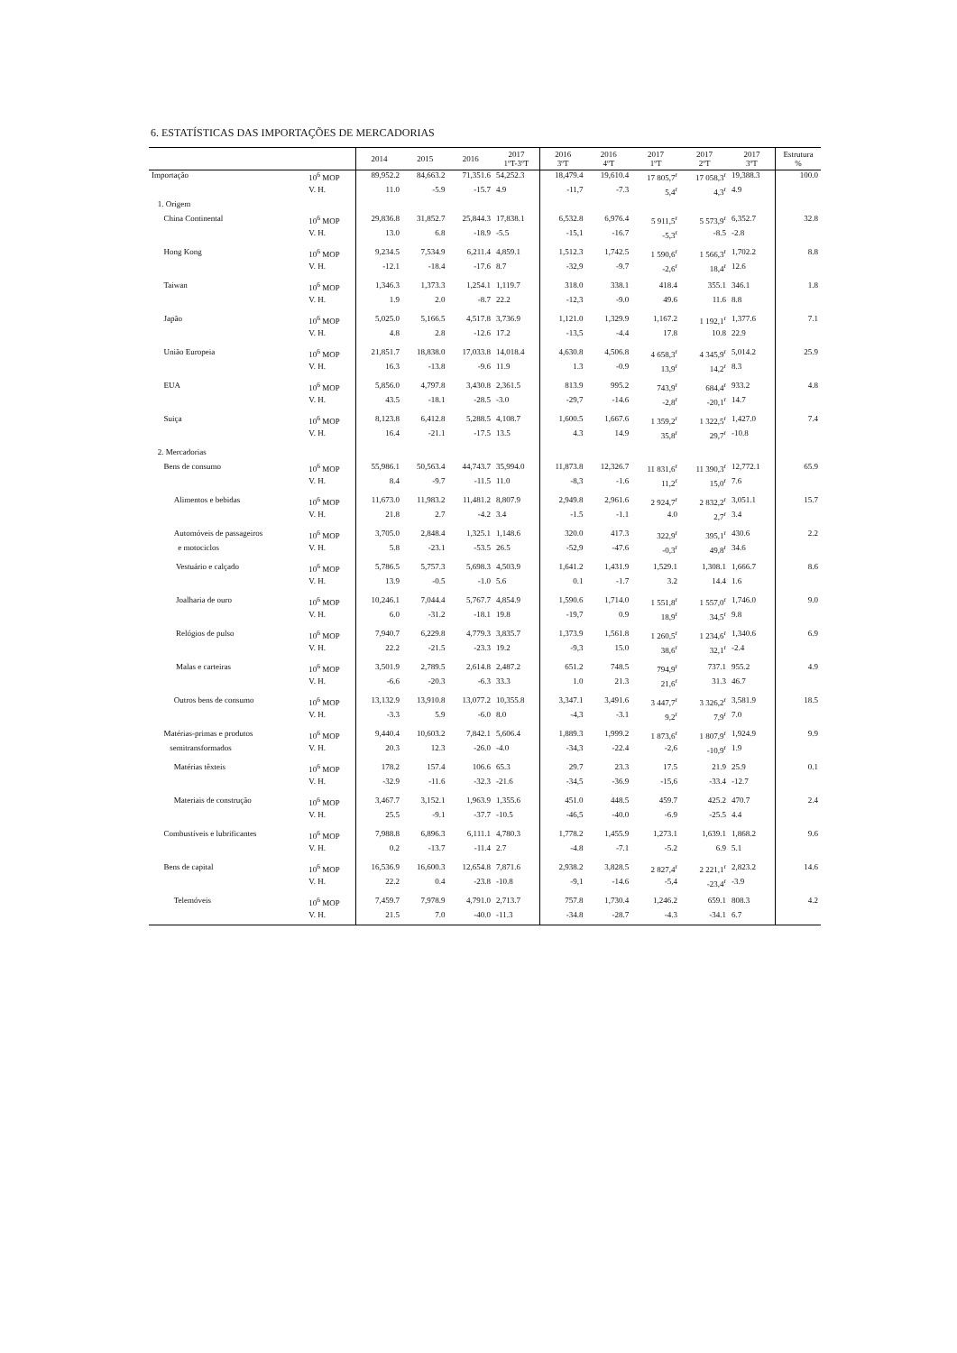6. ESTATÍSTICAS DAS IMPORTAÇÕES DE MERCADORIAS
| | | 2014 | 2015 | 2016 | 2017 1ºT-3ºT | 2016 3ºT | 2016 4ºT | 2017 1ºT | 2017 2ºT | 2017 3ºT | Estrutura % |
| --- | --- | --- | --- | --- | --- | --- | --- | --- | --- | --- | --- |
| Importação | 10<sup>6</sup> MOP | 89,952.2 | 84,663.2 | 71,351.6 | 54,252.3 | 18,479.4 | 19,610.4 | 17 805,7<sup>r</sup> | 17 058,3<sup>r</sup> | 19,388.3 | 100.0 |
| | V. H. | 11.0 | -5.9 | -15.7 | 4.9 | -11,7 | -7.3 | 5,4<sup>r</sup> | 4,3<sup>r</sup> | 4.9 | |
| 1. Origem | | | | | | | | | | | |
| China Continental | 10<sup>6</sup> MOP | 29,836.8 | 31,852.7 | 25,844.3 | 17,838.1 | 6,532.8 | 6,976.4 | 5 911,5<sup>r</sup> | 5 573,9<sup>r</sup> | 6,352.7 | 32.8 |
| | V. H. | 13.0 | 6.8 | -18.9 | -5.5 | -15,1 | -16.7 | -5,3<sup>r</sup> | -8.5 | -2.8 | |
| Hong Kong | 10<sup>6</sup> MOP | 9,234.5 | 7,534.9 | 6,211.4 | 4,859.1 | 1,512.3 | 1,742.5 | 1 590,6<sup>r</sup> | 1 566,3<sup>r</sup> | 1,702.2 | 8.8 |
| | V. H. | -12.1 | -18.4 | -17.6 | 8.7 | -32,9 | -9.7 | -2,6<sup>r</sup> | 18,4<sup>r</sup> | 12.6 | |
| Taiwan | 10<sup>6</sup> MOP | 1,346.3 | 1,373.3 | 1,254.1 | 1,119.7 | 318.0 | 338.1 | 418.4 | 355.1 | 346.1 | 1.8 |
| | V. H. | 1.9 | 2.0 | -8.7 | 22.2 | -12,3 | -9.0 | 49.6 | 11.6 | 8.8 | |
| Japão | 10<sup>6</sup> MOP | 5,025.0 | 5,166.5 | 4,517.8 | 3,736.9 | 1,121.0 | 1,329.9 | 1,167.2 | 1 192,1<sup>r</sup> | 1,377.6 | 7.1 |
| | V. H. | 4.8 | 2.8 | -12.6 | 17.2 | -13,5 | -4.4 | 17.8 | 10.8 | 22.9 | |
| União Europeia | 10<sup>6</sup> MOP | 21,851.7 | 18,838.0 | 17,033.8 | 14,018.4 | 4,630.8 | 4,506.8 | 4 658,3<sup>r</sup> | 4 345,9<sup>r</sup> | 5,014.2 | 25.9 |
| | V. H. | 16.3 | -13.8 | -9.6 | 11.9 | 1.3 | -0.9 | 13,9<sup>r</sup> | 14,2<sup>r</sup> | 8.3 | |
| EUA | 10<sup>6</sup> MOP | 5,856.0 | 4,797.8 | 3,430.8 | 2,361.5 | 813.9 | 995.2 | 743,9<sup>r</sup> | 684,4<sup>r</sup> | 933.2 | 4.8 |
| | V. H. | 43.5 | -18.1 | -28.5 | -3.0 | -29,7 | -14.6 | -2,8<sup>r</sup> | -20,1<sup>r</sup> | 14.7 | |
| Suiça | 10<sup>6</sup> MOP | 8,123.8 | 6,412.8 | 5,288.5 | 4,108.7 | 1,600.5 | 1,667.6 | 1 359,2<sup>r</sup> | 1 322,5<sup>r</sup> | 1,427.0 | 7.4 |
| | V. H. | 16.4 | -21.1 | -17.5 | 13.5 | 4.3 | 14.9 | 35,8<sup>r</sup> | 29,7<sup>r</sup> | -10.8 | |
| 2. Mercadorias | | | | | | | | | | | |
| Bens de consumo | 10<sup>6</sup> MOP | 55,986.1 | 50,563.4 | 44,743.7 | 35,994.0 | 11,873.8 | 12,326.7 | 11 831,6<sup>r</sup> | 11 390,3<sup>r</sup> | 12,772.1 | 65.9 |
| | V. H. | 8.4 | -9.7 | -11.5 | 11.0 | -8,3 | -1.6 | 11,2<sup>r</sup> | 15,0<sup>r</sup> | 7.6 | |
| Alimentos e bebidas | 10<sup>6</sup> MOP | 11,673.0 | 11,983.2 | 11,481.2 | 8,807.9 | 2,949.8 | 2,961.6 | 2 924,7<sup>r</sup> | 2 832,2<sup>r</sup> | 3,051.1 | 15.7 |
| | V. H. | 21.8 | 2.7 | -4.2 | 3.4 | -1.5 | -1.1 | 4.0 | 2,7<sup>r</sup> | 3.4 | |
| Automóveis de passageiros | 10<sup>6</sup> MOP | 3,705.0 | 2,848.4 | 1,325.1 | 1,148.6 | 320.0 | 417.3 | 322,9<sup>r</sup> | 395,1<sup>r</sup> | 430.6 | 2.2 |
| e motociclos | V. H. | 5.8 | -23.1 | -53.5 | 26.5 | -52,9 | -47.6 | -0,3<sup>r</sup> | 49,8<sup>r</sup> | 34.6 | |
| Vestuário e calçado | 10<sup>6</sup> MOP | 5,786.5 | 5,757.3 | 5,698.3 | 4,503.9 | 1,641.2 | 1,431.9 | 1,529.1 | 1,308.1 | 1,666.7 | 8.6 |
| | V. H. | 13.9 | -0.5 | -1.0 | 5.6 | 0.1 | -1.7 | 3.2 | 14.4 | 1.6 | |
| Joalharia de ouro | 10<sup>6</sup> MOP | 10,246.1 | 7,044.4 | 5,767.7 | 4,854.9 | 1,590.6 | 1,714.0 | 1 551,8<sup>r</sup> | 1 557,0<sup>r</sup> | 1,746.0 | 9.0 |
| | V. H. | 6.0 | -31.2 | -18.1 | 19.8 | -19,7 | 0.9 | 18,9<sup>r</sup> | 34,5<sup>r</sup> | 9.8 | |
| Relógios de pulso | 10<sup>6</sup> MOP | 7,940.7 | 6,229.8 | 4,779.3 | 3,835.7 | 1,373.9 | 1,561.8 | 1 260,5<sup>r</sup> | 1 234,6<sup>r</sup> | 1,340.6 | 6.9 |
| | V. H. | 22.2 | -21.5 | -23.3 | 19.2 | -9,3 | 15.0 | 38,6<sup>r</sup> | 32,1<sup>r</sup> | -2.4 | |
| Malas e carteiras | 10<sup>6</sup> MOP | 3,501.9 | 2,789.5 | 2,614.8 | 2,487.2 | 651.2 | 748.5 | 794,9<sup>r</sup> | 737.1 | 955.2 | 4.9 |
| | V. H. | -6.6 | -20.3 | -6.3 | 33.3 | 1.0 | 21.3 | 21,6<sup>r</sup> | 31.3 | 46.7 | |
| Outros bens de consumo | 10<sup>6</sup> MOP | 13,132.9 | 13,910.8 | 13,077.2 | 10,355.8 | 3,347.1 | 3,491.6 | 3 447,7<sup>r</sup> | 3 326,2<sup>r</sup> | 3,581.9 | 18.5 |
| | V. H. | -3.3 | 5.9 | -6.0 | 8.0 | -4,3 | -3.1 | 9,2<sup>r</sup> | 7,9<sup>r</sup> | 7.0 | |
| Matérias-primas e produtos | 10<sup>6</sup> MOP | 9,440.4 | 10,603.2 | 7,842.1 | 5,606.4 | 1,889.3 | 1,999.2 | 1 873,6<sup>r</sup> | 1 807,9<sup>r</sup> | 1,924.9 | 9.9 |
| semitransformados | V. H. | 20.3 | 12.3 | -26.0 | -4.0 | -34,3 | -22.4 | -2,6 | -10,9<sup>r</sup> | 1.9 | |
| Matérias têxteis | 10<sup>6</sup> MOP | 178.2 | 157.4 | 106.6 | 65.3 | 29.7 | 23.3 | 17.5 | 21.9 | 25.9 | 0.1 |
| | V. H. | -32.9 | -11.6 | -32.3 | -21.6 | -34,5 | -36.9 | -15,6 | -33.4 | -12.7 | |
| Materiais de construção | 10<sup>6</sup> MOP | 3,467.7 | 3,152.1 | 1,963.9 | 1,355.6 | 451.0 | 448.5 | 459.7 | 425.2 | 470.7 | 2.4 |
| | V. H. | 25.5 | -9.1 | -37.7 | -10.5 | -46,5 | -40.0 | -6.9 | -25.5 | 4.4 | |
| Combustíveis e lubrificantes | 10<sup>6</sup> MOP | 7,988.8 | 6,896.3 | 6,111.1 | 4,780.3 | 1,778.2 | 1,455.9 | 1,273.1 | 1,639.1 | 1,868.2 | 9.6 |
| | V. H. | 0.2 | -13.7 | -11.4 | 2.7 | -4.8 | -7.1 | -5.2 | 6.9 | 5.1 | |
| Bens de capital | 10<sup>6</sup> MOP | 16,536.9 | 16,600.3 | 12,654.8 | 7,871.6 | 2,938.2 | 3,828.5 | 2 827,4<sup>r</sup> | 2 221,1<sup>r</sup> | 2,823.2 | 14.6 |
| | V. H. | 22.2 | 0.4 | -23.8 | -10.8 | -9,1 | -14.6 | -5,4 | -23,4<sup>r</sup> | -3.9 | |
| Telemóveis | 10<sup>6</sup> MOP | 7,459.7 | 7,978.9 | 4,791.0 | 2,713.7 | 757.8 | 1,730.4 | 1,246.2 | 659.1 | 808.3 | 4.2 |
| | V. H. | 21.5 | 7.0 | -40.0 | -11.3 | -34.8 | -28.7 | -4.3 | -34.1 | 6.7 | |